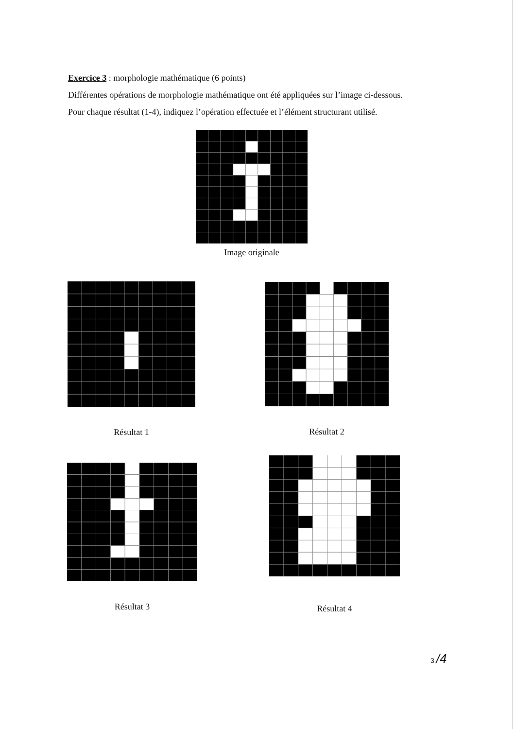Exercice 3 : morphologie mathématique (6 points)
Différentes opérations de morphologie mathématique ont été appliquées sur l’image ci-dessous.
Pour chaque résultat (1-4), indiquez l’opération effectuée et l’élément structurant utilisé.
Image originale
Résultat 1 Résultat 2
Résultat 3
Résultat 4
3 /4